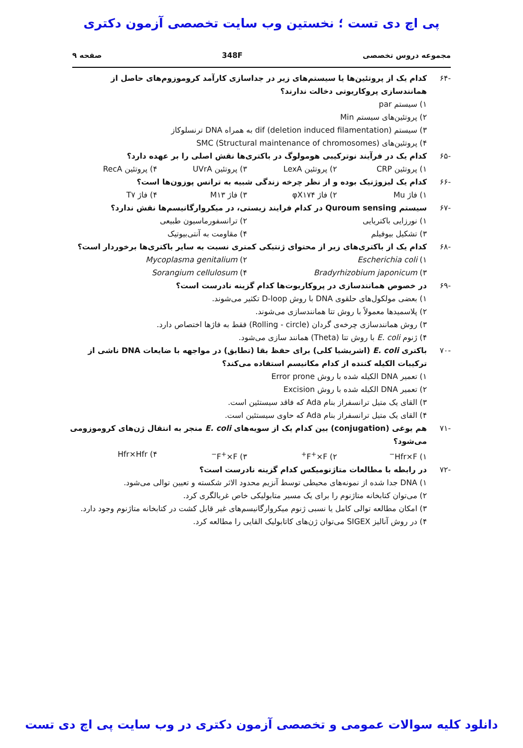پی اچ دی تست ؛ نخستین وب سایت تخصصی آزمون دکتری
مجموعه دروس تخصصی 348F صفحه ۹
-۶۴ کدام یک از پروتئین‌ها یا سیستم‌های زیر در جداسازی کارآمد کروموزوم‌های حاصل از همانندسازی پروکاریوتی دخالت ندارند؟
۱) سیستم par
۲) پروتئین‌های سیستم Min
۳) سیستم dif (deletion induced filamentation) به همراه DNA ترنسلوکاز
۴) پروتئین‌های SMC (Structural maintenance of chromosomes)
-۶۵ کدام یک در فرآیند نوترکیبی هومولوگ در باکتری‌ها نقش اصلی را بر عهده دارد؟
۱) پروتئین CRP ۲) پروتئین LexA ۳) پروتئین UVrA ۴) پروتئین RecA
-۶۶ کدام یک لیزوژنیک بوده و از نظر چرخه زندگی شبیه به ترانس پوزون‌ها است؟
۱) فاژ Mu ۲) فاژ φX۱۷۴ ۳) فاژ M۱۳ ۴) فاژ T۷
-۶۷ سیستم Quroum sensing در کدام فرایند زیستی، در میکروارگانیسم‌ها نقش ندارد؟
۱) نورزایی باکتریایی ۲) ترانسفورماسیون طبیعی
۳) تشکیل بیوفیلم ۴) مقاومت به آنتی‌بیوتیک
-۶۸ کدام یک از باکتری‌های زیر از محتوای ژنتیکی کمتری نسبت به سایر باکتری‌ها برخوردار است؟
۱) Escherichia coli ۲) Mycoplasma genitalium
۳) Bradyrhizobium japonicum ۴) Sorangium cellulosum
-۶۹ در خصوص همانندسازی در پروکاریوت‌ها کدام گزینه نادرست است؟
۱) بعضی مولکول‌های حلقوی DNA با روش D-loop تکثیر می‌شوند.
۲) پلاسمیدها معمولاً با روش تتا همانندسازی می‌شوند.
۳) روش همانندسازی چرخه‌ی گردان (Rolling - circle) فقط به فاژها اختصاص دارد.
۴) ژنوم E. coli با روش تتا (Theta) همانند سازی می‌شود.
-۷۰ باکتری E. coli (اشریشیا کلی) برای حفظ بقا (تطابق) در مواجهه با ضایعات DNA ناشی از ترکیبات الکیله کننده از کدام مکانیسم استفاده می‌کند؟
۱) تعمیر DNA الکیله شده با روش Error prone
۲) تعمیر DNA الکیله شده با روش Excision
۳) القای یک متیل ترانسفراز بنام Ada که فاقد سیستئین است.
۴) القای یک متیل ترانسفراز بنام Ada که حاوی سیستئین است.
-۷۱ هم یوغی (conjugation) بین کدام یک از سویه‌های E. coli منجر به انتقال ژن‌های کروموزومی می‌شود؟
۱) Hfr×F<sup>−</sup> ۲) F<sup>+</sup>×F<sup>+</sup> ۳) F<sup>+</sup>×F<sup>−</sup> ۴) Hfr×Hfr
-۷۲ در رابطه با مطالعات متاژنومیکس کدام گزینه نادرست است؟
۱) DNA جدا شده از نمونه‌های محیطی توسط آنزیم محدود الاثر شکسته و تعیین توالی می‌شود.
۲) می‌توان کتابخانه متاژنوم را برای یک مسیر متابولیکی خاص غربالگری کرد.
۳) امکان مطالعه توالی کامل یا نسبی ژنوم میکروارگانیسم‌های غیر قابل کشت در کتابخانه متاژنوم وجود دارد.
۴) در روش آنالیز SIGEX می‌توان ژن‌های کاتابولیک القایی را مطالعه کرد.
دانلود کلیه سوالات عمومی و تخصصی آزمون دکتری در وب سایت پی اچ دی تست